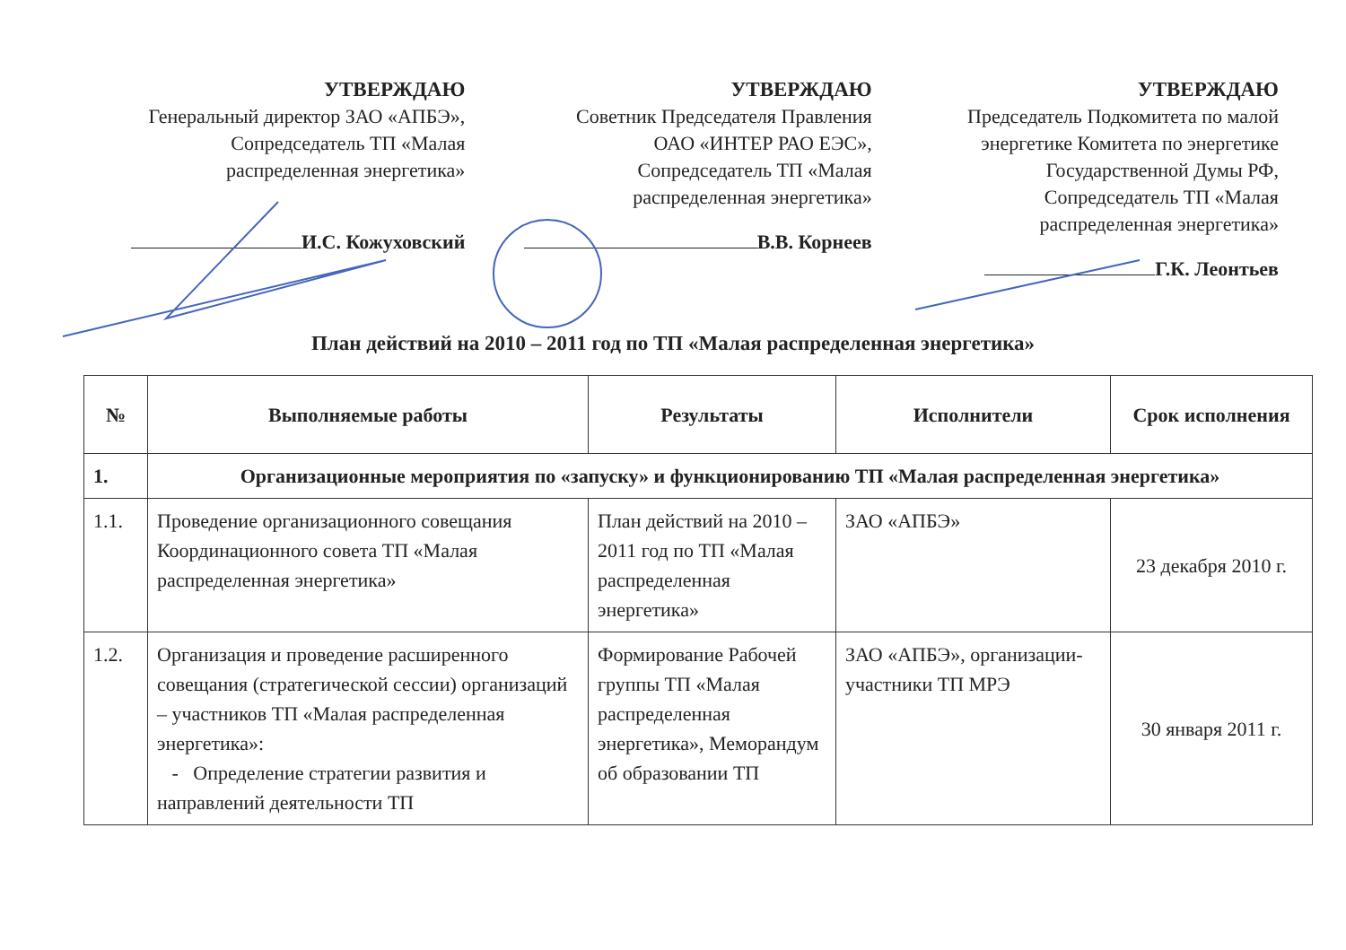УТВЕРЖДАЮ
Генеральный директор ЗАО «АПБЭ»,
Сопредседатель ТП «Малая
распределенная энергетика»
И.С. Кожуховский
УТВЕРЖДАЮ
Советник Председателя Правления
ОАО «ИНТЕР РАО ЕЭС»,
Сопредседатель ТП «Малая
распределенная энергетика»
В.В. Корнеев
УТВЕРЖДАЮ
Председатель Подкомитета по малой
энергетике Комитета по энергетике
Государственной Думы РФ,
Сопредседатель ТП «Малая
распределенная энергетика»
Г.К. Леонтьев
План действий на 2010 – 2011 год по ТП «Малая распределенная энергетика»
| № | Выполняемые работы | Результаты | Исполнители | Срок исполнения |
| --- | --- | --- | --- | --- |
| 1. | Организационные мероприятия по «запуску» и функционированию ТП «Малая распределенная энергетика» | | | |
| 1.1. | Проведение организационного совещания Координационного совета ТП «Малая распределенная энергетика» | План действий на 2010 – 2011 год по ТП «Малая распределенная энергетика» | ЗАО «АПБЭ» | 23 декабря 2010 г. |
| 1.2. | Организация и проведение расширенного совещания (стратегической сессии) организаций – участников ТП «Малая распределенная энергетика»: - Определение стратегии развития и направлений деятельности ТП | Формирование Рабочей группы ТП «Малая распределенная энергетика», Меморандум об образовании ТП | ЗАО «АПБЭ», организации-участники ТП МРЭ | 30 января 2011 г. |